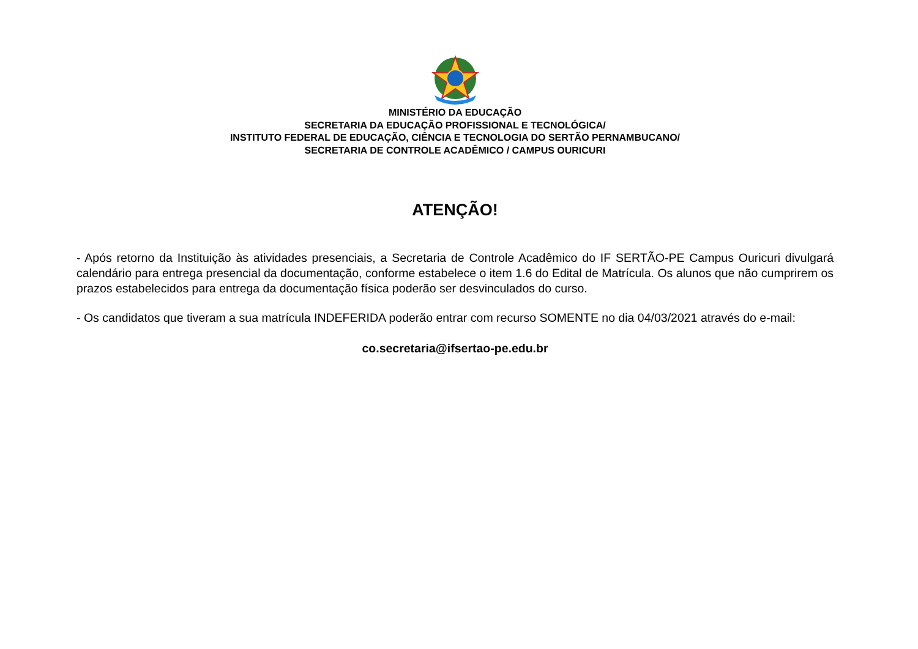MINISTÉRIO DA EDUCAÇÃO
SECRETARIA DA EDUCAÇÃO PROFISSIONAL E TECNOLÓGICA/
INSTITUTO FEDERAL DE EDUCAÇÃO, CIÊNCIA E TECNOLOGIA DO SERTÃO PERNAMBUCANO/
SECRETARIA DE CONTROLE ACADÊMICO / CAMPUS OURICURI
ATENÇÃO!
- Após retorno da Instituição às atividades presenciais, a Secretaria de Controle Acadêmico do IF SERTÃO-PE Campus Ouricuri divulgará calendário para entrega presencial da documentação, conforme estabelece o item 1.6 do Edital de Matrícula. Os alunos que não cumprirem os prazos estabelecidos para entrega da documentação física poderão ser desvinculados do curso.
- Os candidatos que tiveram a sua matrícula INDEFERIDA poderão entrar com recurso SOMENTE no dia 04/03/2021 através do e-mail:
co.secretaria@ifsertao-pe.edu.br